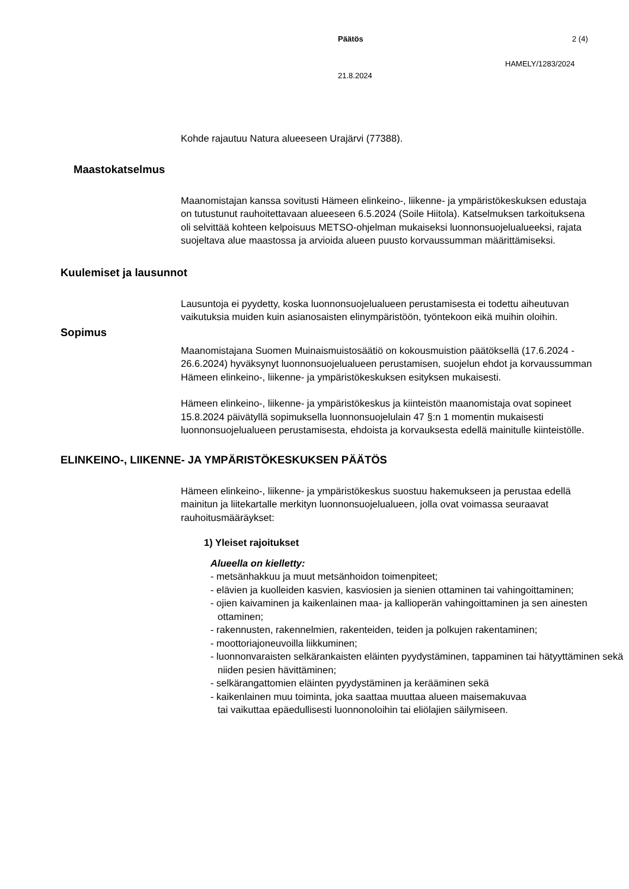Päätös 2 (4)
HAMELY/1283/2024
21.8.2024
Kohde rajautuu Natura alueeseen Urajärvi (77388).
Maastokatselmus
Maanomistajan kanssa sovitusti Hämeen elinkeino-, liikenne- ja ympäristökeskuksen edustaja on tutustunut rauhoitettavaan alueeseen 6.5.2024 (Soile Hiitola). Katselmuksen tarkoituksena oli selvittää kohteen kelpoisuus METSO-ohjelman mukaiseksi luonnonsuojelualueeksi, rajata suojeltava alue maastossa ja arvioida alueen puusto korvaussumman määrittämiseksi.
Kuulemiset ja lausunnot
Lausuntoja ei pyydetty, koska luonnonsuojelualueen perustamisesta ei todettu aiheutuvan vaikutuksia muiden kuin asianosaisten elinympäristöön, työntekoon eikä muihin oloihin.
Sopimus
Maanomistajana Suomen Muinaismuistosäätiö on kokousmuistion päätöksellä (17.6.2024 - 26.6.2024) hyväksynyt luonnonsuojelualueen perustamisen, suojelun ehdot ja korvaussumman Hämeen elinkeino-, liikenne- ja ympäristökeskuksen esityksen mukaisesti.
Hämeen elinkeino-, liikenne- ja ympäristökeskus ja kiinteistön maanomistaja ovat sopineet 15.8.2024 päivätyllä sopimuksella luonnonsuojelulain 47 §:n 1 momentin mukaisesti luonnonsuojelualueen perustamisesta, ehdoista ja korvauksesta edellä mainitulle kiinteistölle.
ELINKEINO-, LIIKENNE- JA YMPÄRISTÖKESKUKSEN PÄÄTÖS
Hämeen elinkeino-, liikenne- ja ympäristökeskus suostuu hakemukseen ja perustaa edellä mainitun ja liitekartalle merkityn luonnonsuojelualueen, jolla ovat voimassa seuraavat rauhoitusmääräykset:
1) Yleiset rajoitukset
Alueella on kielletty:
- metsänhakkuu ja muut metsänhoidon toimenpiteet;
- elävien ja kuolleiden kasvien, kasviosien ja sienien ottaminen tai vahingoittaminen;
- ojien kaivaminen ja kaikenlainen maa- ja kallioperän vahingoittaminen ja sen ainesten ottaminen;
- rakennusten, rakennelmien, rakenteiden, teiden ja polkujen rakentaminen;
- moottoriajoneuvoilla liikkuminen;
- luonnonvaraisten selkärankaisten eläinten pyydystäminen, tappaminen tai hätyyttäminen sekä niiden pesien hävittäminen;
- selkärangattomien eläinten pyydystäminen ja kerääminen sekä
- kaikenlainen muu toiminta, joka saattaa muuttaa alueen maisemakuvaa
tai vaikuttaa epäedullisesti luonnonoloihin tai eliölajien säilymiseen.